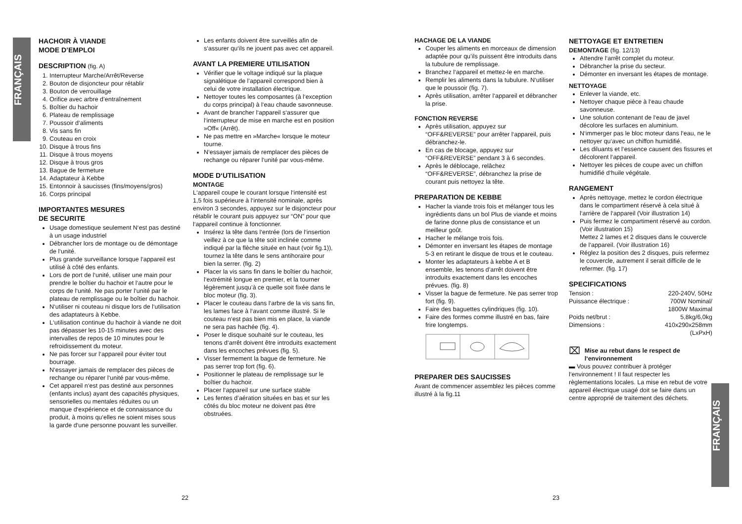FRANÇAIS
FRANÇAIS
HACHOIR À VIANDE
MODE D’EMPLOI
DESCRIPTION (fig. A)
1. Interrupteur Marche/Arrêt/Reverse
2. Bouton de disjoncteur pour rétablir
3. Bouton de verrouillage
4. Orifice avec arbre d’entraînement
5. Boîtier du hachoir
6. Plateau de remplissage
7. Poussoir d‘aliments
8. Vis sans fin
9. Couteau en croix
10. Disque à trous fins
11. Disque à trous moyens
12. Disque à trous gros
13. Bague de fermeture
14. Adaptateur à Kebbe
15. Entonnoir à saucisses (fins/moyens/gros)
16. Corps principal
IMPORTANTES MESURES
DE SECURITE
Usage domestique seulement N‘est pas destiné à un usage industriel
Débrancher lors de montage ou de démontage de l‘unité.
Plus grande surveillance lorsque l‘appareil est utilisé à côté des enfants.
Lors de port de l‘unité, utiliser une main pour prendre le boîtier du hachoir et l‘autre pour le corps de l‘unité. Ne pas porter l‘unité par le plateau de remplissage ou le boîtier du hachoir.
N‘utiliser ni couteau ni disque lors de l‘utilisation des adaptateurs à Kebbe.
L‘utilisation continue du hachoir à viande ne doit pas dépasser les 10-15 minutes avec des intervalles de repos de 10 minutes pour le refroidissement du moteur.
Ne pas forcer sur l‘appareil pour éviter tout bourrage.
N‘essayer jamais de remplacer des pièces de rechange ou réparer l‘unité par vous-même.
Cet appareil n‘est pas destiné aux personnes (enfants inclus) ayant des capacités physiques, sensorielles ou mentales réduites ou un manque d‘expérience et de connaissance du produit, à moins qu‘elles ne soient mises sous la garde d‘une personne pouvant les surveiller.
Les enfants doivent être surveillés afin de s‘assurer qu‘ils ne jouent pas avec cet appareil.
AVANT LA PREMIERE UTILISATION
Vérifier que le voltage indiqué sur la plaque signalétique de l’appareil correspond bien à celui de votre installation électrique.
Nettoyer toutes les composantes (à l‘exception du corps principal) à l‘eau chaude savonneuse.
Avant de brancher l‘appareil s‘assurer que l‘interrupteur de mise en marche est en position »Off« (Arrêt).
Ne pas mettre en »Marche« lorsque le moteur tourne.
N‘essayer jamais de remplacer des pièces de rechange ou réparer l‘unité par vous-même.
MODE D‘UTILISATION
MONTAGE
L‘appareil coupe le courant lorsque l‘intensité est 1,5 fois supérieure à l‘intensité nominale, après environ 3 secondes, appuyez sur le disjoncteur pour rétablir le courant puis appuyez sur “ON” pour que l‘appareil continue à fonctionner.
Insérez la tête dans l‘entrée (lors de l‘insertion veillez à ce que la tête soit inclinée comme indiqué par la flèche située en haut (voir fig.1)), tournez la tête dans le sens antihoraire pour bien la serrer. (fig. 2)
Placer la vis sans fin dans le boîtier du hachoir, l‘extrémité longue en premier, et la tourner légèrement jusqu’à ce quelle soit fixée dans le bloc moteur (fig. 3).
Placer le couteau dans l‘arbre de la vis sans fin, les lames face à l‘avant comme illustré. Si le couteau n‘est pas bien mis en place, la viande ne sera pas hachée (fig. 4).
Poser le disque souhaité sur le couteau, les tenons d‘arrêt doivent être introduits exactement dans les encoches prévues (fig. 5).
Visser fermement la bague de fermeture. Ne pas serrer trop fort (fig. 6).
Positionner le plateau de remplissage sur le boîtier du hachoir.
Placer l‘appareil sur une surface stable
Les fentes d’aération situées en bas et sur les côtés du bloc moteur ne doivent pas être obstruées.
HACHAGE DE LA VIANDE
Couper les aliments en morceaux de dimension adaptée pour qu’ils puissent être introduits dans la tubulure de remplissage.
Branchez l‘appareil et mettez-le en marche.
Remplir les aliments dans la tubulure. N‘utiliser que le poussoir (fig. 7).
Après utilisation, arrêter l‘appareil et débrancher la prise.
FONCTION REVERSE
Après utilisation, appuyez sur “OFF&REVERSE” pour arrêter l‘appareil, puis débranchez-le.
En cas de blocage, appuyez sur “OFF&REVERSE” pendant 3 à 6 secondes.
Après le déblocage, relâchez “OFF&REVERSE”, débranchez la prise de courant puis nettoyez la tête.
PREPARATION DE KEBBE
Hacher la viande trois fois et mélanger tous les ingrédients dans un bol Plus de viande et moins de farine donne plus de consistance et un meilleur goût.
Hacher le mélange trois fois.
Démonter en inversant les étapes de montage 5-3 en retirant le disque de trous et le couteau.
Monter les adaptateurs à kebbe A et B ensemble, les tenons d’arrêt doivent être introduits exactement dans les encoches prévues. (fig. 8)
Visser la bague de fermeture. Ne pas serrer trop fort (fig. 9).
Faire des baguettes cylindriques (fig. 10).
Faire des formes comme illustré en bas, faire frire longtemps.
PREPARER DES SAUCISSES
Avant de commencer assemblez les pièces comme illustré à la fig.11
NETTOYAGE ET ENTRETIEN
DEMONTAGE (fig. 12/13)
Attendre l‘arrêt complet du moteur.
Débrancher la prise du secteur.
Démonter en inversant les étapes de montage.
NETTOYAGE
Enlever la viande, etc.
Nettoyer chaque pièce à l‘eau chaude savonneuse.
Une solution contenant de l‘eau de javel décolore les surfaces en aluminium.
N‘immerger pas le bloc moteur dans l‘eau, ne le nettoyer qu‘avec un chiffon humidifié.
Les diluants et l‘essence causent des fissures et décolorent l‘appareil.
Nettoyer les pièces de coupe avec un chiffon humidifié d‘huile végétale.
RANGEMENT
Après nettoyage, mettez le cordon électrique dans le compartiment réservé à cela situé à l‘arrière de l‘appareil (Voir illustration 14)
Puis fermez le compartiment réservé au cordon. (Voir illustration 15)
Mettez 2 lames et 2 disques dans le couvercle de l‘appareil. (Voir illustration 16)
Réglez la position des 2 disques, puis refermez le couvercle, autrement il serait difficile de le refermer. (fig. 17)
SPECIFICATIONS
| Tension : | 220-240V, 50Hz |
| Puissance électrique : | 700W Nominal/ 1800W Maximal |
| Poids net/brut : | 5,8kg/6,0kg |
| Dimensions : | 410x290x258mm (LxPxH) |
⌧ Mise au rebut dans le respect de l‘environnement
▬ Vous pouvez contribuer à protéger l‘environnement ! Il faut respecter les règlementations locales. La mise en rebut de votre appareil électrique usagé doit se faire dans un centre approprié de traitement des déchets.
22 23